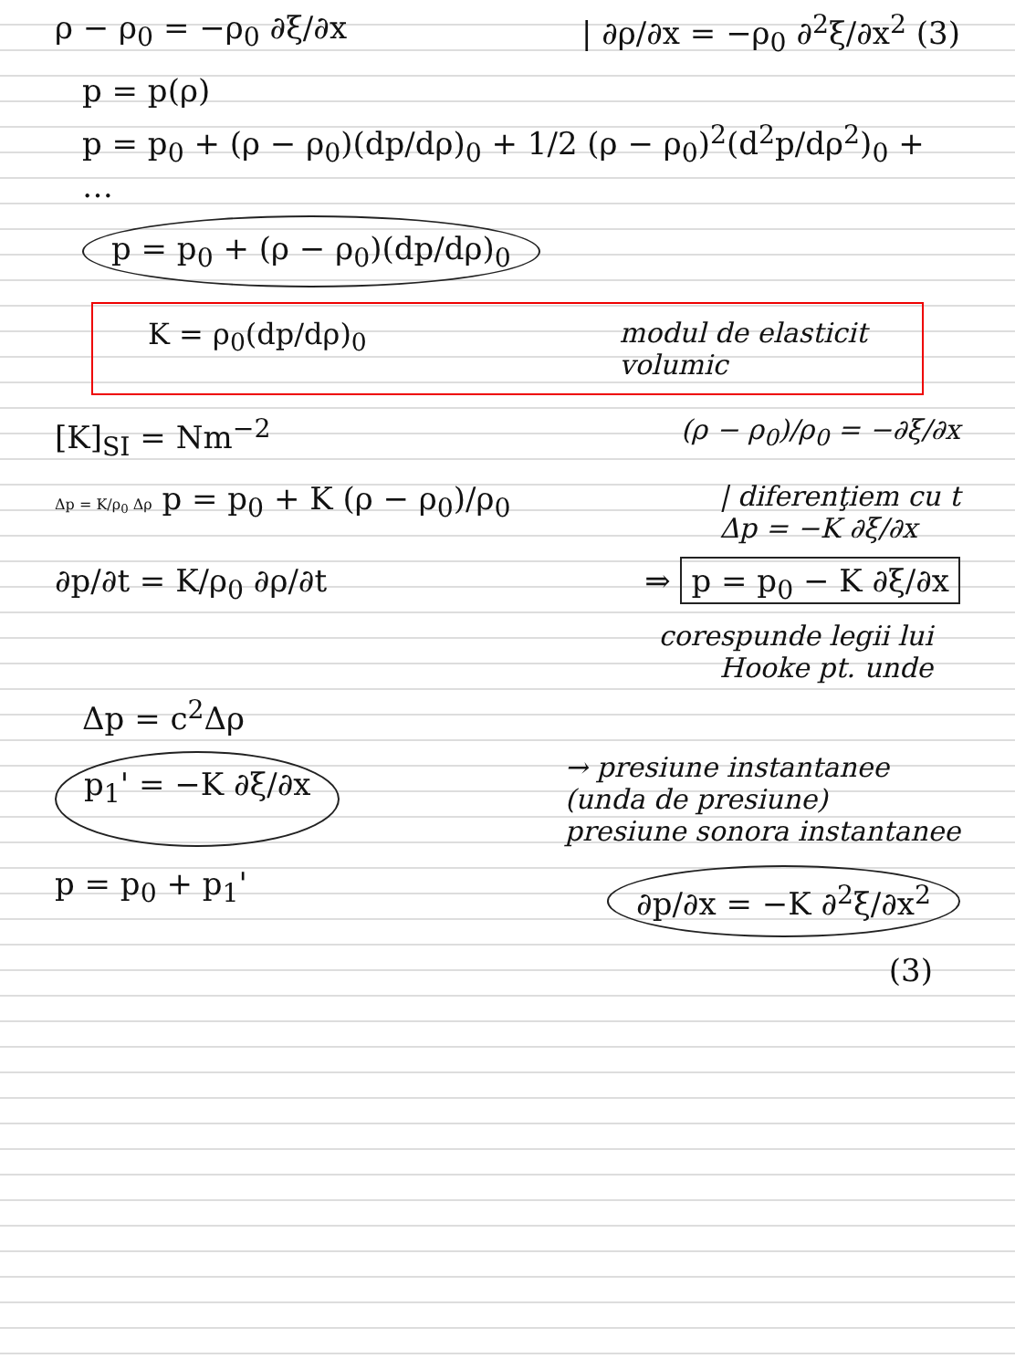ρ − ρ<sub>0</sub> = −ρ<sub>0</sub> ∂ξ/∂x | ∂ρ/∂x = −ρ<sub>0</sub> ∂<sup>2</sup>ξ/∂x<sup>2</sup> (3)
p = p(ρ)
p = p<sub>0</sub> + (ρ − ρ<sub>0</sub>)(dp/dρ)<sub>0</sub> + 1/2 (ρ − ρ<sub>0</sub>)<sup>2</sup>(d<sup>2</sup>p/dρ<sup>2</sup>)<sub>0</sub> + …
p = p<sub>0</sub> + (ρ − ρ<sub>0</sub>)(dp/dρ)<sub>0</sub>
K = ρ<sub>0</sub>(dp/dρ)<sub>0</sub> modul de elasticit
volumic
[K]<sub>SI</sub> = Nm<sup>−2</sup> (ρ − ρ<sub>0</sub>)/ρ<sub>0</sub> = −∂ξ/∂x
Δp = K/ρ<sub>0</sub> Δρ p = p<sub>0</sub> + K (ρ − ρ<sub>0</sub>)/ρ<sub>0</sub> | diferenţiem cu t
Δp = −K ∂ξ/∂x
∂p/∂t = K/ρ<sub>0</sub> ∂ρ/∂t ⇒ p = p<sub>0</sub> − K ∂ξ/∂x
corespunde legii lui
Hooke pt. unde
Δp = c<sup>2</sup>Δρ
p<sub>1</sub>' = −K ∂ξ/∂x → presiune instantanee
(unda de presiune)
presiune sonora instantanee
p = p<sub>0</sub> + p<sub>1</sub>' ∂p/∂x = −K ∂<sup>2</sup>ξ/∂x<sup>2</sup>
(3)